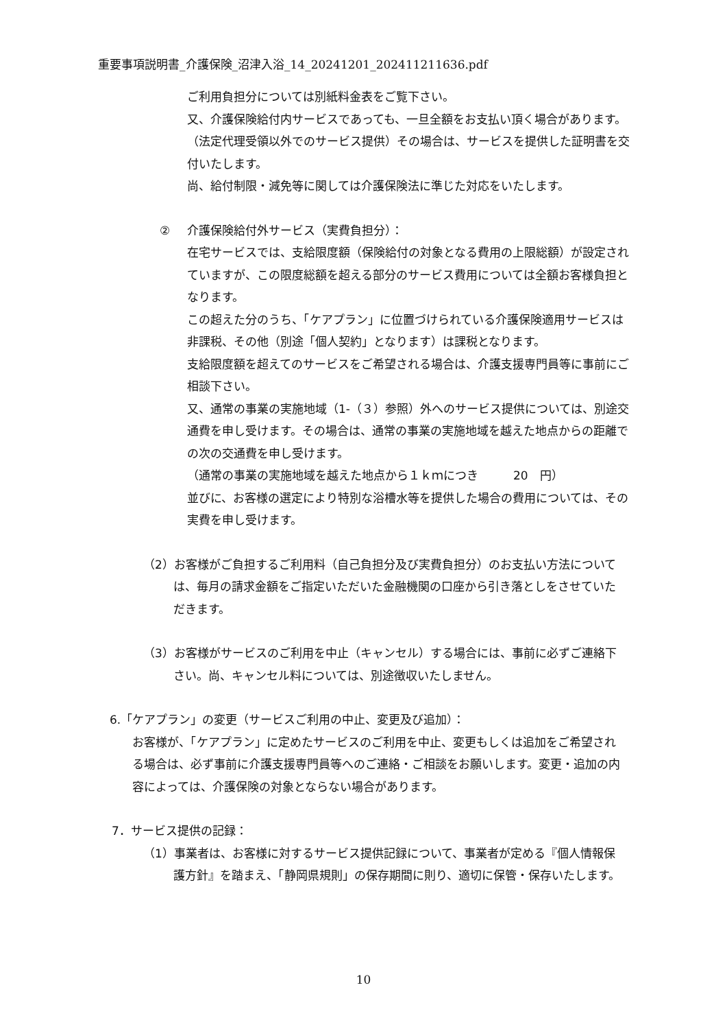重要事項説明書_介護保険_沼津入浴_14_20241201_202411211636.pdf
ご利用負担分については別紙料金表をご覧下さい。
又、介護保険給付内サービスであっても、一旦全額をお支払い頂く場合があります。（法定代理受領以外でのサービス提供）その場合は、サービスを提供した証明書を交付いたします。
尚、給付制限・減免等に関しては介護保険法に準じた対応をいたします。
② 介護保険給付外サービス（実費負担分）：
在宅サービスでは、支給限度額（保険給付の対象となる費用の上限総額）が設定されていますが、この限度総額を超える部分のサービス費用については全額お客様負担となります。
この超えた分のうち、「ケアプラン」に位置づけられている介護保険適用サービスは非課税、その他（別途「個人契約」となります）は課税となります。
支給限度額を超えてのサービスをご希望される場合は、介護支援専門員等に事前にご相談下さい。
又、通常の事業の実施地域（1-（３）参照）外へのサービス提供については、別途交通費を申し受けます。その場合は、通常の事業の実施地域を越えた地点からの距離での次の交通費を申し受けます。
（通常の事業の実施地域を越えた地点から１ｋｍにつき　　　20　円）
並びに、お客様の選定により特別な浴槽水等を提供した場合の費用については、その実費を申し受けます。
（2）お客様がご負担するご利用料（自己負担分及び実費負担分）のお支払い方法については、毎月の請求金額をご指定いただいた金融機関の口座から引き落としをさせていただきます。
（3）お客様がサービスのご利用を中止（キャンセル）する場合には、事前に必ずご連絡下さい。尚、キャンセル料については、別途徴収いたしません。
6.「ケアプラン」の変更（サービスご利用の中止、変更及び追加）：
お客様が、「ケアプラン」に定めたサービスのご利用を中止、変更もしくは追加をご希望される場合は、必ず事前に介護支援専門員等へのご連絡・ご相談をお願いします。変更・追加の内容によっては、介護保険の対象とならない場合があります。
7．サービス提供の記録：
（1）事業者は、お客様に対するサービス提供記録について、事業者が定める『個人情報保護方針』を踏まえ、「静岡県規則」の保存期間に則り、適切に保管・保存いたします。
10